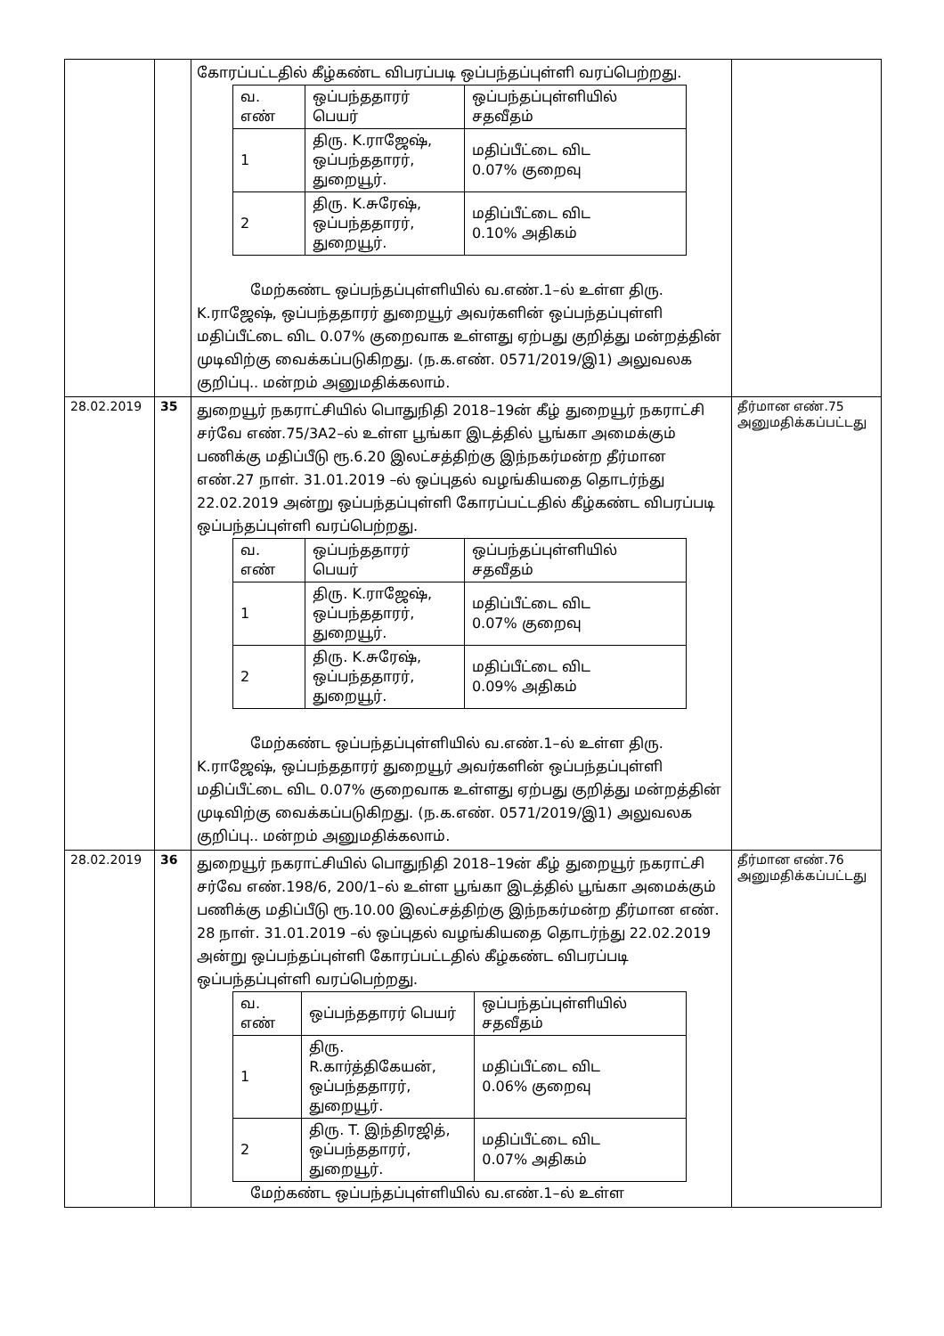| | | கோரப்பட்டதில் கீழ்கண்ட விபரப்படி ஒப்பந்தப்புள்ளி வரப்பெற்றது. / வ. எண் / ஒப்பந்ததாரர் பெயர் / ஒப்பந்தப்புள்ளியில் சதவீதம் / / 1 / திரு. K.ராஜேஷ், ஒப்பந்ததாரர், துறையூர். / மதிப்பீட்டை விட 0.07% குறைவு / / 2 / திரு. K.சுரேஷ், ஒப்பந்ததாரர், துறையூர். / மதிப்பீட்டை விட 0.10% அதிகம் / மேற்கண்ட ஒப்பந்தப்புள்ளியில் வ.எண்.1–ல் உள்ள திரு. K.ராஜேஷ், ஒப்பந்ததாரர் துறையூர் அவர்களின் ஒப்பந்தப்புள்ளி மதிப்பீட்டை விட 0.07% குறைவாக உள்ளது ஏற்பது குறித்து மன்றத்தின் முடிவிற்கு வைக்கப்படுகிறது. (ந.க.எண். 0571/2019/இ1) அலுவலக குறிப்பு.. மன்றம் அனுமதிக்கலாம். | |
| 28.02.2019 | 35 | துறையூர் நகராட்சியில் பொதுநிதி 2018–19ன் கீழ் துறையூர் நகராட்சி சர்வே எண்.75/3A2–ல் உள்ள பூங்கா இடத்தில் பூங்கா அமைக்கும் பணிக்கு மதிப்பீடு ரூ.6.20 இலட்சத்திற்கு இந்நகர்மன்ற தீர்மான எண்.27 நாள். 31.01.2019 –ல் ஒப்புதல் வழங்கியதை தொடர்ந்து 22.02.2019 அன்று ஒப்பந்தப்புள்ளி கோரப்பட்டதில் கீழ்கண்ட விபரப்படி ஒப்பந்தப்புள்ளி வரப்பெற்றது. / வ. எண் / ஒப்பந்ததாரர் பெயர் / ஒப்பந்தப்புள்ளியில் சதவீதம் / / 1 / திரு. K.ராஜேஷ், ஒப்பந்ததாரர், துறையூர். / மதிப்பீட்டை விட 0.07% குறைவு / / 2 / திரு. K.சுரேஷ், ஒப்பந்ததாரர், துறையூர். / மதிப்பீட்டை விட 0.09% அதிகம் / மேற்கண்ட ஒப்பந்தப்புள்ளியில் வ.எண்.1–ல் உள்ள திரு. K.ராஜேஷ், ஒப்பந்ததாரர் துறையூர் அவர்களின் ஒப்பந்தப்புள்ளி மதிப்பீட்டை விட 0.07% குறைவாக உள்ளது ஏற்பது குறித்து மன்றத்தின் முடிவிற்கு வைக்கப்படுகிறது. (ந.க.எண். 0571/2019/இ1) அலுவலக குறிப்பு.. மன்றம் அனுமதிக்கலாம். | தீர்மான எண்.75 அனுமதிக்கப்பட்டது |
| 28.02.2019 | 36 | துறையூர் நகராட்சியில் பொதுநிதி 2018–19ன் கீழ் துறையூர் நகராட்சி சர்வே எண்.198/6, 200/1–ல் உள்ள பூங்கா இடத்தில் பூங்கா அமைக்கும் பணிக்கு மதிப்பீடு ரூ.10.00 இலட்சத்திற்கு இந்நகர்மன்ற தீர்மான எண். 28 நாள். 31.01.2019 –ல் ஒப்புதல் வழங்கியதை தொடர்ந்து 22.02.2019 அன்று ஒப்பந்தப்புள்ளி கோரப்பட்டதில் கீழ்கண்ட விபரப்படி ஒப்பந்தப்புள்ளி வரப்பெற்றது. / வ. எண் / ஒப்பந்ததாரர் பெயர் / ஒப்பந்தப்புள்ளியில் சதவீதம் / / 1 / திரு. R.கார்த்திகேயன், ஒப்பந்ததாரர், துறையூர். / மதிப்பீட்டை விட 0.06% குறைவு / / 2 / திரு. T. இந்திரஜித், ஒப்பந்ததாரர், துறையூர். / மதிப்பீட்டை விட 0.07% அதிகம் / மேற்கண்ட ஒப்பந்தப்புள்ளியில் வ.எண்.1–ல் உள்ள | தீர்மான எண்.76 அனுமதிக்கப்பட்டது |